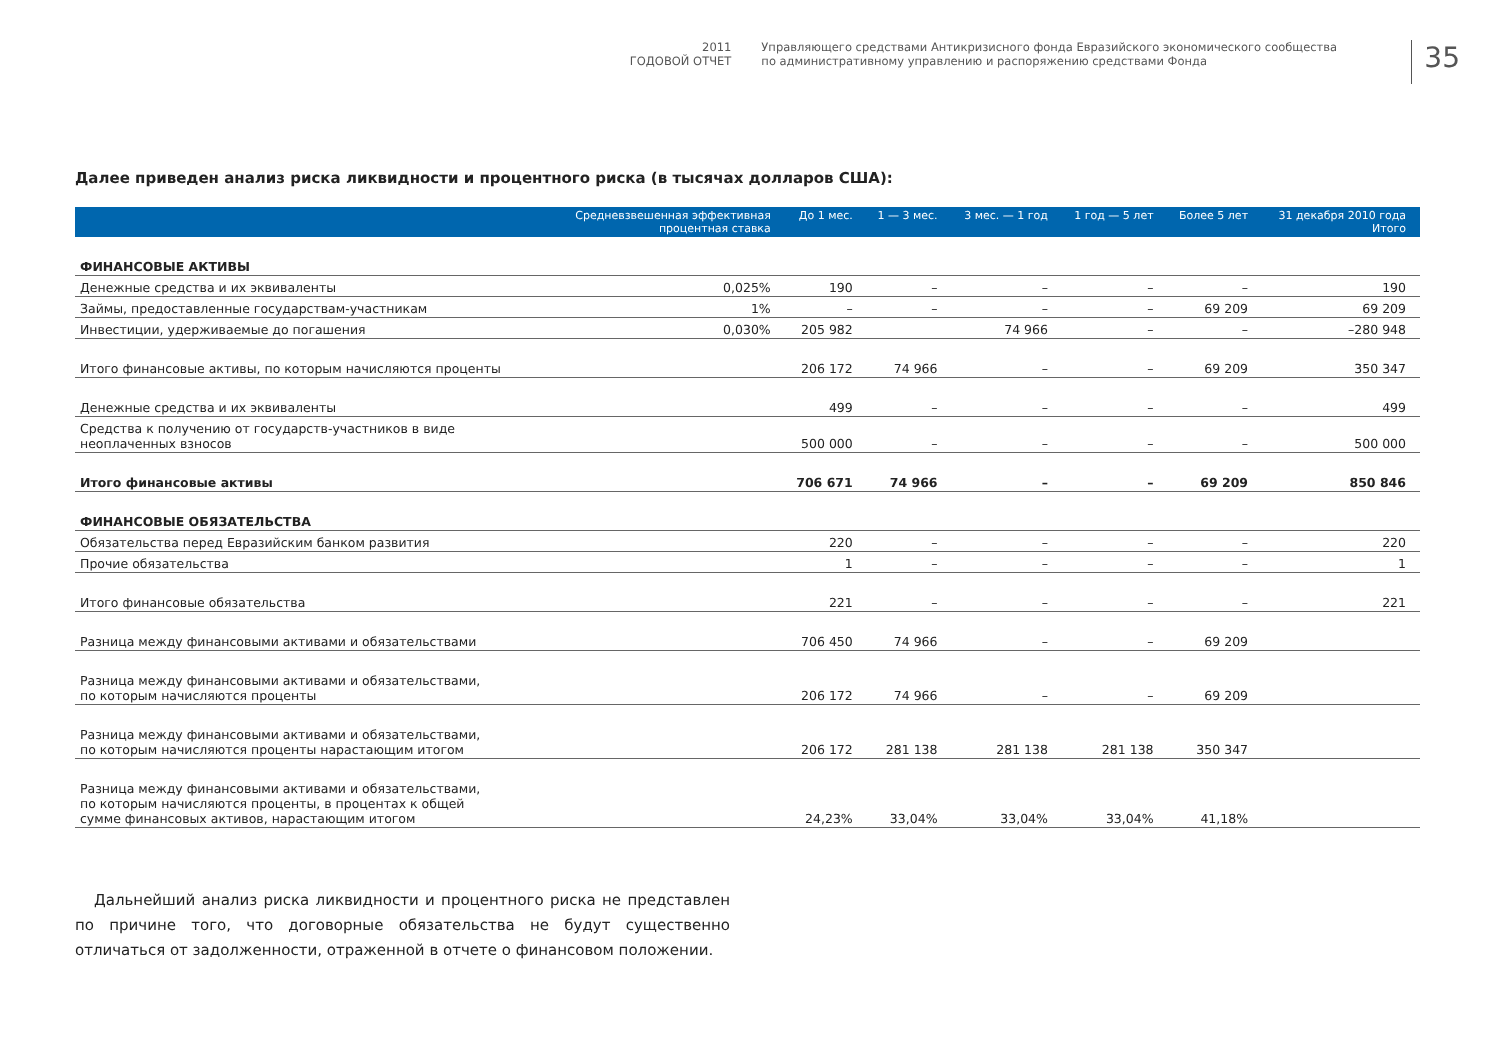2011
ГОДОВОЙ ОТЧЕТ
Управляющего средствами Антикризисного фонда Евразийского экономического сообщества
по административному управлению и распоряжению средствами Фонда
35
Далее приведен анализ риска ликвидности и процентного риска (в тысячах долларов США):
| | Средневзвешенная эффективная процентная ставка | До 1 мес. | 1 — 3 мес. | 3 мес. — 1 год | 1 год — 5 лет | Более 5 лет | 31 декабря 2010 года Итого |
| --- | --- | --- | --- | --- | --- | --- | --- |
| ФИНАНСОВЫЕ АКТИВЫ | | | | | | | |
| Денежные средства и их эквиваленты | 0,025% | 190 | – | – | – | – | 190 |
| Займы, предоставленные государствам-участникам | 1% | – | – | – | – | 69 209 | 69 209 |
| Инвестиции, удерживаемые до погашения | 0,030% | 205 982 | | 74 966 | – | – | –280 948 |
| Итого финансовые активы, по которым начисляются проценты | | 206 172 | 74 966 | – | – | 69 209 | 350 347 |
| Денежные средства и их эквиваленты | | 499 | – | – | – | – | 499 |
| Средства к получению от государств-участников в виде неоплаченных взносов | | 500 000 | – | – | – | – | 500 000 |
| Итого финансовые активы | | 706 671 | 74 966 | – | – | 69 209 | 850 846 |
| ФИНАНСОВЫЕ ОБЯЗАТЕЛЬСТВА | | | | | | | |
| Обязательства перед Евразийским банком развития | | 220 | – | – | – | – | 220 |
| Прочие обязательства | | 1 | – | – | – | – | 1 |
| Итого финансовые обязательства | | 221 | – | – | – | – | 221 |
| Разница между финансовыми активами и обязательствами | | 706 450 | 74 966 | – | – | 69 209 | |
| Разница между финансовыми активами и обязательствами, по которым начисляются проценты | | 206 172 | 74 966 | – | – | 69 209 | |
| Разница между финансовыми активами и обязательствами, по которым начисляются проценты нарастающим итогом | | 206 172 | 281 138 | 281 138 | 281 138 | 350 347 | |
| Разница между финансовыми активами и обязательствами, по которым начисляются проценты, в процентах к общей сумме финансовых активов, нарастающим итогом | | 24,23% | 33,04% | 33,04% | 33,04% | 41,18% | |
Дальнейший анализ риска ликвидности и процентного риска не представлен по причине того, что договорные обязательства не будут существенно отличаться от задолженности, отраженной в отчете о финансовом положении.